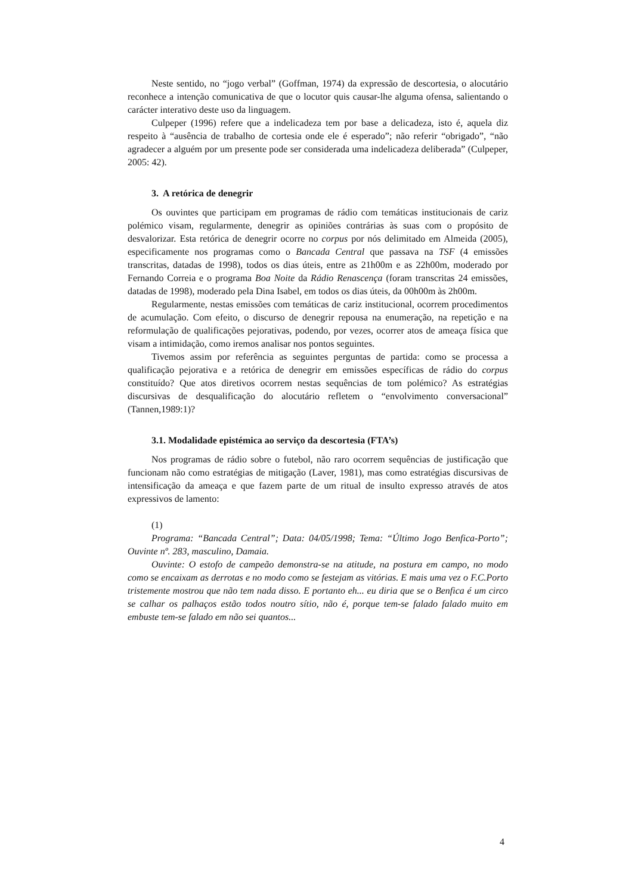Neste sentido, no “jogo verbal” (Goffman, 1974) da expressão de descortesia, o alocutário reconhece a intenção comunicativa de que o locutor quis causar-lhe alguma ofensa, salientando o carácter interativo deste uso da linguagem.
Culpeper (1996) refere que a indelicadeza tem por base a delicadeza, isto é, aquela diz respeito à “ausência de trabalho de cortesia onde ele é esperado”; não referir “obrigado”, “não agradecer a alguém por um presente pode ser considerada uma indelicadeza deliberada” (Culpeper, 2005: 42).
3. A retórica de denegrir
Os ouvintes que participam em programas de rádio com temáticas institucionais de cariz polémico visam, regularmente, denegrir as opiniões contrárias às suas com o propósito de desvalorizar. Esta retórica de denegrir ocorre no corpus por nós delimitado em Almeida (2005), especificamente nos programas como o Bancada Central que passava na TSF (4 emissões transcritas, datadas de 1998), todos os dias úteis, entre as 21h00m e as 22h00m, moderado por Fernando Correia e o programa Boa Noite da Rádio Renascença (foram transcritas 24 emissões, datadas de 1998), moderado pela Dina Isabel, em todos os dias úteis, da 00h00m às 2h00m.
Regularmente, nestas emissões com temáticas de cariz institucional, ocorrem procedimentos de acumulação. Com efeito, o discurso de denegrir repousa na enumeração, na repetição e na reformulação de qualificações pejorativas, podendo, por vezes, ocorrer atos de ameaça física que visam a intimidação, como iremos analisar nos pontos seguintes.
Tivemos assim por referência as seguintes perguntas de partida: como se processa a qualificação pejorativa e a retórica de denegrir em emissões específicas de rádio do corpus constituído? Que atos diretivos ocorrem nestas sequências de tom polémico? As estratégias discursivas de desqualificação do alocutário refletem o “envolvimento conversacional” (Tannen,1989:1)?
3.1. Modalidade epistémica ao serviço da descortesia (FTA’s)
Nos programas de rádio sobre o futebol, não raro ocorrem sequências de justificação que funcionam não como estratégias de mitigação (Laver, 1981), mas como estratégias discursivas de intensificação da ameaça e que fazem parte de um ritual de insulto expresso através de atos expressivos de lamento:
(1)
Programa: “Bancada Central”; Data: 04/05/1998; Tema: “Último Jogo Benfica-Porto”; Ouvinte nº. 283, masculino, Damaia.
Ouvinte: O estofo de campeão demonstra-se na atitude, na postura em campo, no modo como se encaixam as derrotas e no modo como se festejam as vitórias. E mais uma vez o F.C.Porto tristemente mostrou que não tem nada disso. E portanto eh... eu diria que se o Benfica é um circo se calhar os palhaços estão todos noutro sítio, não é, porque tem-se falado falado muito em embuste tem-se falado em não sei quantos...
4